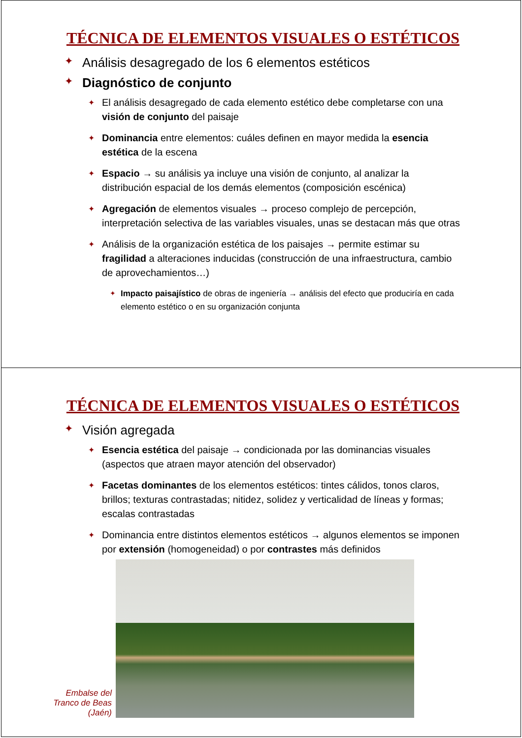TÉCNICA DE ELEMENTOS VISUALES O ESTÉTICOS
✦ Análisis desagregado de los 6 elementos estéticos
✦ Diagnóstico de conjunto
✦ El análisis desagregado de cada elemento estético debe completarse con una visión de conjunto del paisaje
✦ Dominancia entre elementos: cuáles definen en mayor medida la esencia estética de la escena
✦ Espacio → su análisis ya incluye una visión de conjunto, al analizar la distribución espacial de los demás elementos (composición escénica)
✦ Agregación de elementos visuales → proceso complejo de percepción, interpretación selectiva de las variables visuales, unas se destacan más que otras
✦ Análisis de la organización estética de los paisajes → permite estimar su fragilidad a alteraciones inducidas (construcción de una infraestructura, cambio de aprovechamientos…)
✦ Impacto paisajístico de obras de ingeniería → análisis del efecto que produciría en cada elemento estético o en su organización conjunta
TÉCNICA DE ELEMENTOS VISUALES O ESTÉTICOS
✦ Visión agregada
✦ Esencia estética del paisaje → condicionada por las dominancias visuales (aspectos que atraen mayor atención del observador)
✦ Facetas dominantes de los elementos estéticos: tintes cálidos, tonos claros, brillos; texturas contrastadas; nitidez, solidez y verticalidad de líneas y formas; escalas contrastadas
✦ Dominancia entre distintos elementos estéticos → algunos elementos se imponen por extensión (homogeneidad) o por contrastes más definidos
Embalse del Tranco de Beas (Jaén)